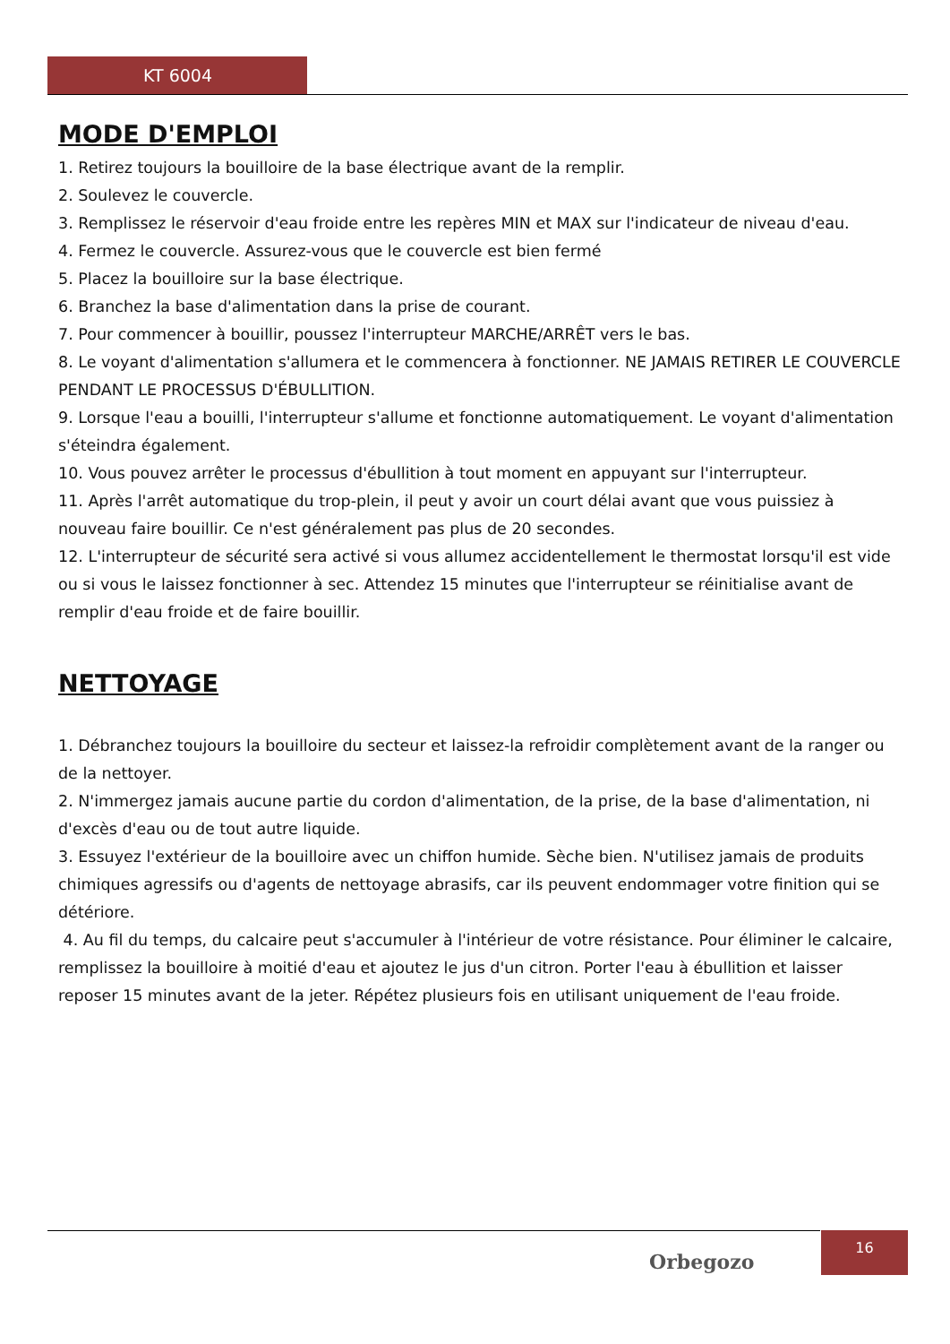KT 6004
MODE D'EMPLOI
1. Retirez toujours la bouilloire de la base électrique avant de la remplir.
2. Soulevez le couvercle.
3. Remplissez le réservoir d'eau froide entre les repères MIN et MAX sur l'indicateur de niveau d'eau.
4. Fermez le couvercle. Assurez-vous que le couvercle est bien fermé
5. Placez la bouilloire sur la base électrique.
6. Branchez la base d'alimentation dans la prise de courant.
7. Pour commencer à bouillir, poussez l'interrupteur MARCHE/ARRÊT vers le bas.
8. Le voyant d'alimentation s'allumera et le commencera à fonctionner. NE JAMAIS RETIRER LE COUVERCLE PENDANT LE PROCESSUS D'ÉBULLITION.
9. Lorsque l'eau a bouilli, l'interrupteur s'allume et fonctionne automatiquement. Le voyant d'alimentation s'éteindra également.
10. Vous pouvez arrêter le processus d'ébullition à tout moment en appuyant sur l'interrupteur.
11. Après l'arrêt automatique du trop-plein, il peut y avoir un court délai avant que vous puissiez à nouveau faire bouillir. Ce n'est généralement pas plus de 20 secondes.
12. L'interrupteur de sécurité sera activé si vous allumez accidentellement le thermostat lorsqu'il est vide ou si vous le laissez fonctionner à sec. Attendez 15 minutes que l'interrupteur se réinitialise avant de remplir d'eau froide et de faire bouillir.
NETTOYAGE
1. Débranchez toujours la bouilloire du secteur et laissez-la refroidir complètement avant de la ranger ou de la nettoyer.
2. N'immergez jamais aucune partie du cordon d'alimentation, de la prise, de la base d'alimentation, ni d'excès d'eau ou de tout autre liquide.
3. Essuyez l'extérieur de la bouilloire avec un chiffon humide. Sèche bien. N'utilisez jamais de produits chimiques agressifs ou d'agents de nettoyage abrasifs, car ils peuvent endommager votre finition qui se détériore.
4. Au fil du temps, du calcaire peut s'accumuler à l'intérieur de votre résistance. Pour éliminer le calcaire, remplissez la bouilloire à moitié d'eau et ajoutez le jus d'un citron. Porter l'eau à ébullition et laisser reposer 15 minutes avant de la jeter. Répétez plusieurs fois en utilisant uniquement de l'eau froide.
Orbegozo
16